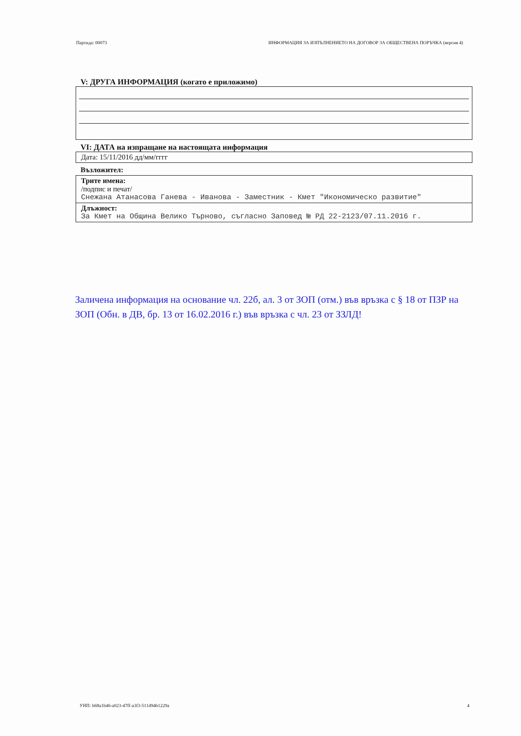Партида: 00073 ИНФОРМАЦИЯ ЗА ИЗПЪЛНЕНИЕТО НА ДОГОВОР ЗА ОБЩЕСТВЕНА ПОРЪЧКА (версия 4)
V: ДРУГА ИНФОРМАЦИЯ (когато е приложимо)
VI: ДАТА на изпращане на настоящата информация
Дата: 15/11/2016 дд/мм/гггг
Възложител:
Трите имена:
/подпис и печат/
Снежана Атанасова Ганева - Иванова - Заместник - Кмет "Икономическо развитие"
Длъжност:
За Кмет на Община Велико Търново, съгласно Заповед № РД 22-2123/07.11.2016 г.
Заличена информация на основание чл. 22б, ал. 3 от ЗОП (отм.) във връзка с § 18 от ПЗР на ЗОП (Обн. в ДВ, бр. 13 от 16.02.2016 г.) във връзка с чл. 23 от ЗЗЛД!
УНП: b68a1b46-a023-47ff-a3f3-511d94b1229a 4